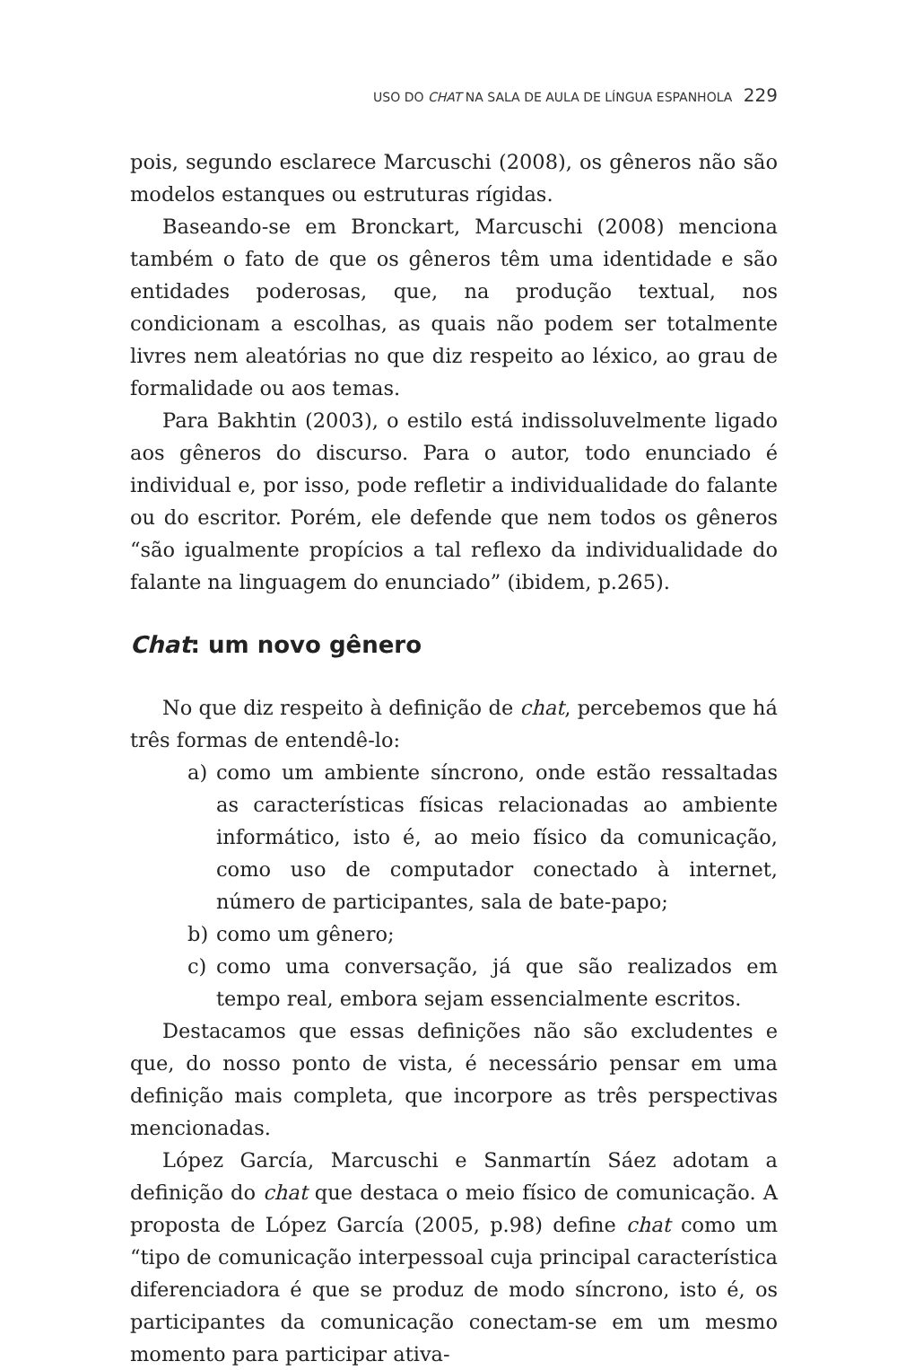USO DO CHAT NA SALA DE AULA DE LÍNGUA ESPANHOLA 229
pois, segundo esclarece Marcuschi (2008), os gêneros não são modelos estanques ou estruturas rígidas.
Baseando-se em Bronckart, Marcuschi (2008) menciona também o fato de que os gêneros têm uma identidade e são entidades poderosas, que, na produção textual, nos condicionam a escolhas, as quais não podem ser totalmente livres nem aleatórias no que diz respeito ao léxico, ao grau de formalidade ou aos temas.
Para Bakhtin (2003), o estilo está indissoluvelmente ligado aos gêneros do discurso. Para o autor, todo enunciado é individual e, por isso, pode refletir a individualidade do falante ou do escritor. Porém, ele defende que nem todos os gêneros “são igualmente propícios a tal reflexo da individualidade do falante na linguagem do enunciado” (ibidem, p.265).
Chat: um novo gênero
No que diz respeito à definição de chat, percebemos que há três formas de entendê-lo:
a) como um ambiente síncrono, onde estão ressaltadas as características físicas relacionadas ao ambiente informático, isto é, ao meio físico da comunicação, como uso de computador conectado à internet, número de participantes, sala de bate-papo;
b) como um gênero;
c) como uma conversação, já que são realizados em tempo real, embora sejam essencialmente escritos.
Destacamos que essas definições não são excludentes e que, do nosso ponto de vista, é necessário pensar em uma definição mais completa, que incorpore as três perspectivas mencionadas.
López García, Marcuschi e Sanmartín Sáez adotam a definição do chat que destaca o meio físico de comunicação. A proposta de López García (2005, p.98) define chat como um “tipo de comunicação interpessoal cuja principal característica diferenciadora é que se produz de modo síncrono, isto é, os participantes da comunicação conectam-se em um mesmo momento para participar ativa-